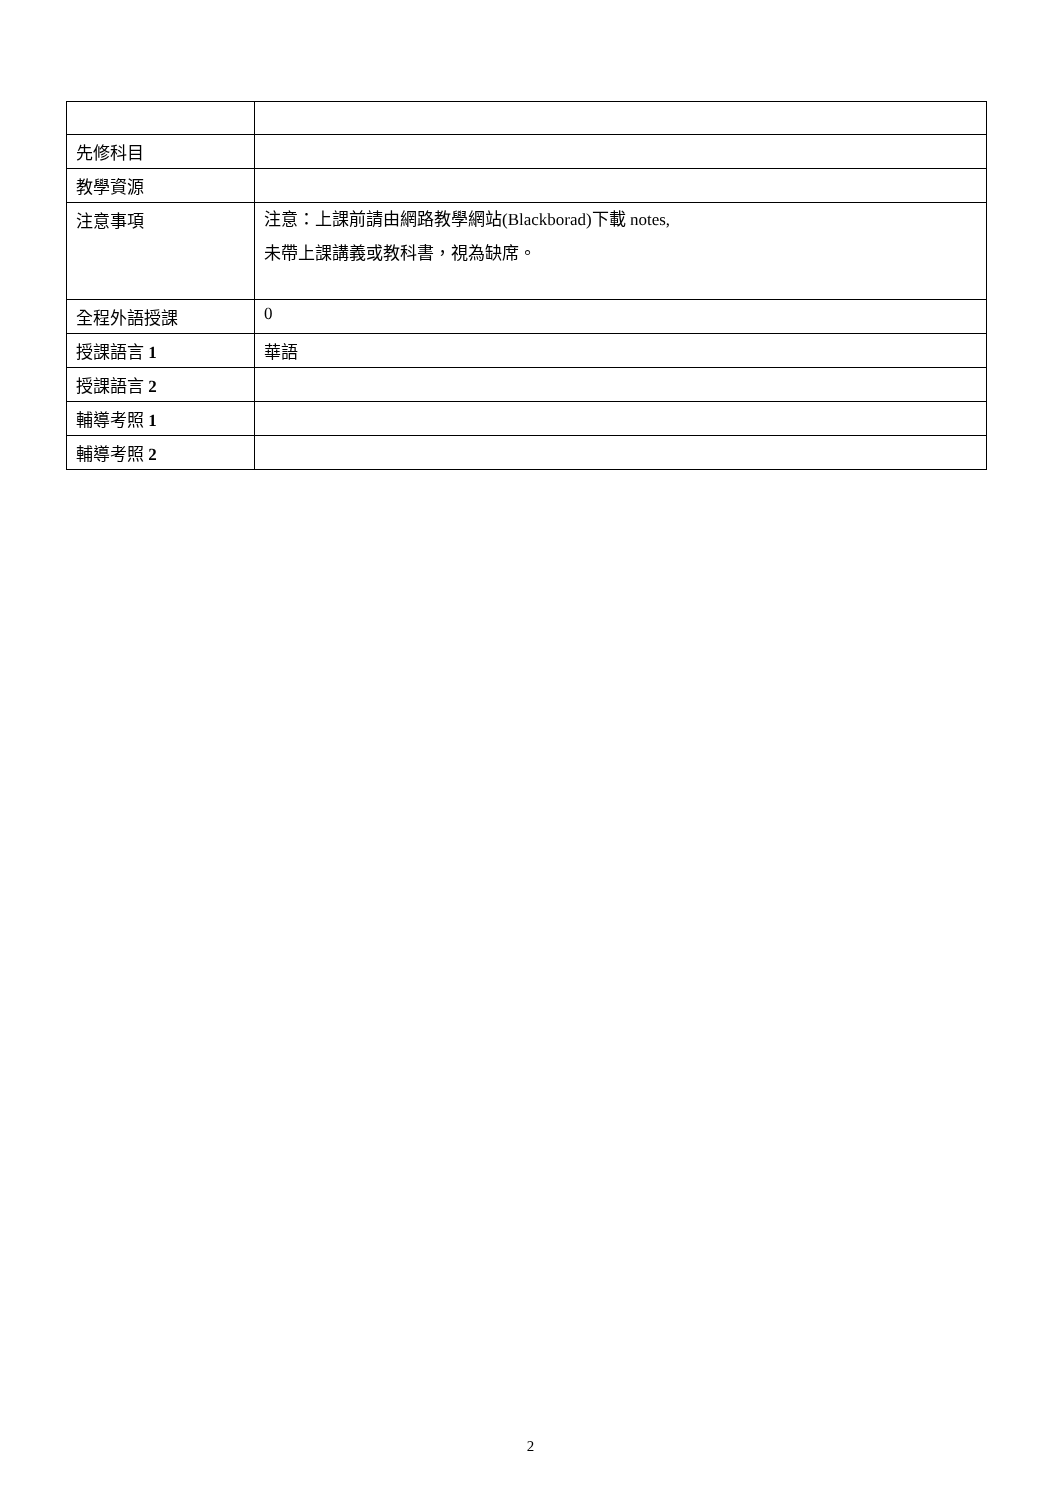| 先修科目 | |
| 教學資源 | |
| 注意事項 | 注意：上課前請由網路教學網站(Blackborad)下載 notes, 未帶上課講義或教科書，視為缺席。 |
| 全程外語授課 | 0 |
| 授課語言 1 | 華語 |
| 授課語言 2 | |
| 輔導考照 1 | |
| 輔導考照 2 | |
2